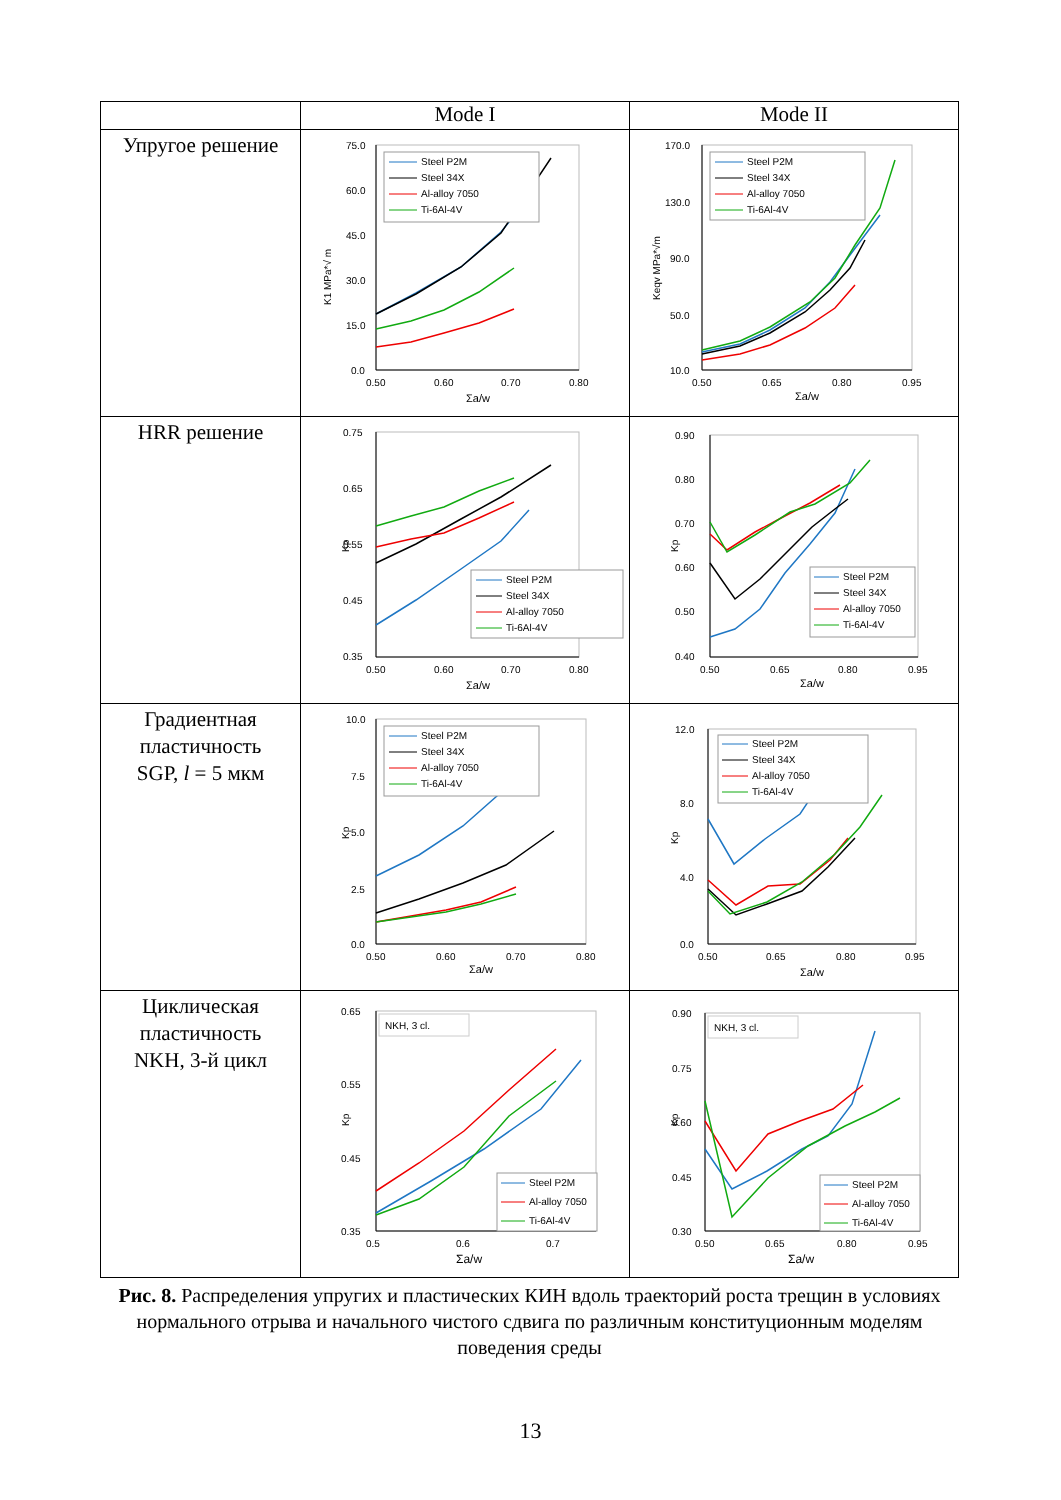| | Mode I | Mode II |
| --- | --- | --- |
| Упругое решение | 75.0 60.0 45.0 30.0 15.0 0.0 0.50 0.60 0.70 0.80 Σa/w K1 MPa*√ m Steel P2M Steel 34X Al-alloy 7050 Ti-6Al-4V | 170.0 130.0 90.0 50.0 10.0 0.50 0.65 0.80 0.95 Σa/w Keqv MPa*√m Steel P2M Steel 34X Al-alloy 7050 Ti-6Al-4V |
| HRR решение | 0.75 0.65 0.55 0.45 0.35 0.50 0.60 0.70 0.80 Σa/w Kp Steel P2M Steel 34X Al-alloy 7050 Ti-6Al-4V | 0.90 0.80 0.70 0.60 0.50 0.40 0.50 0.65 0.80 0.95 Σa/w Kp Steel P2M Steel 34X Al-alloy 7050 Ti-6Al-4V |
| Градиентная пластичность SGP, l = 5 мкм | 10.0 7.5 5.0 2.5 0.0 0.50 0.60 0.70 0.80 Σa/w Kp Steel P2M Steel 34X Al-alloy 7050 Ti-6Al-4V | 12.0 8.0 4.0 0.0 0.50 0.65 0.80 0.95 Σa/w Kp Steel P2M Steel 34X Al-alloy 7050 Ti-6Al-4V |
| Циклическая пластичность NKH, 3-й цикл | 0.65 0.55 0.45 0.35 0.5 0.6 0.7 Σa/w Kp NKH, 3 cl. Steel P2M Al-alloy 7050 Ti-6Al-4V | 0.90 0.75 0.60 0.45 0.30 0.50 0.65 0.80 0.95 Σa/w Kp NKH, 3 cl. Steel P2M Al-alloy 7050 Ti-6Al-4V |
Рис. 8. Распределения упругих и пластических КИН вдоль траекторий роста трещин в условиях нормального отрыва и начального чистого сдвига по различным конституционным моделям поведения среды
13